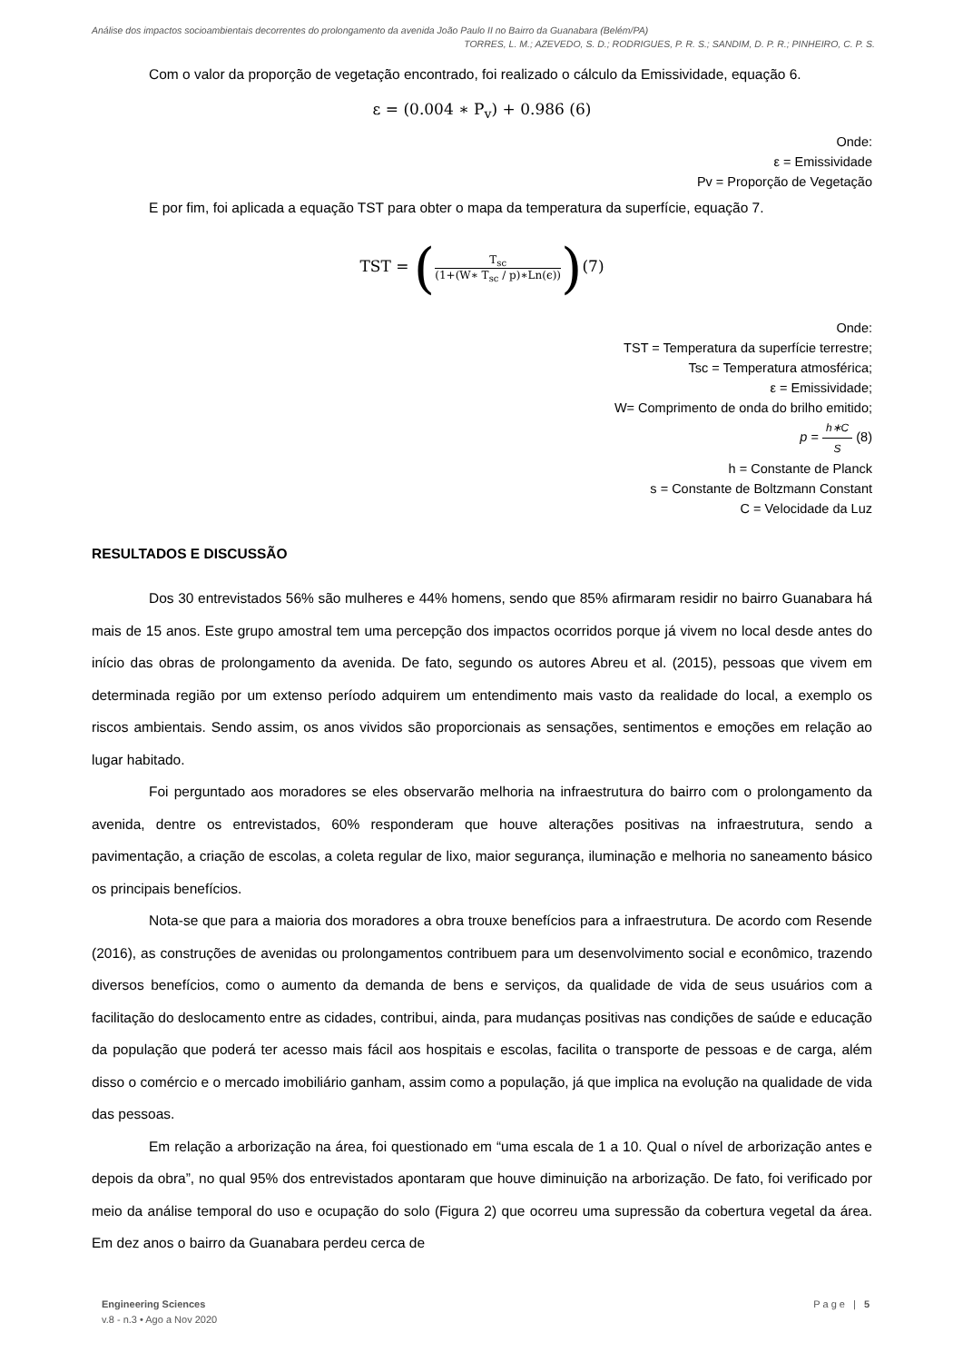Análise dos impactos socioambientais decorrentes do prolongamento da avenida João Paulo II no Bairro da Guanabara (Belém/PA)
TORRES, L. M.; AZEVEDO, S. D.; RODRIGUES, P. R. S.; SANDIM, D. P. R.; PINHEIRO, C. P. S.
Com o valor da proporção de vegetação encontrado, foi realizado o cálculo da Emissividade, equação 6.
ε = (0.004 ∗ P<sub>v</sub>) + 0.986 (6)
Onde:
ε = Emissividade
Pv = Proporção de Vegetação
E por fim, foi aplicada a equação TST para obter o mapa da temperatura da superfície, equação 7.
TST = (T<sub>sc</sub> (1+(W∗ T<sub>sc</sub> / p)∗Ln(ϵ)))(7)
Onde:
TST = Temperatura da superfície terrestre;
Tsc = Temperatura atmosférica;
ε = Emissividade;
W= Comprimento de onda do brilho emitido;
p = h∗C S (8)
h = Constante de Planck
s = Constante de Boltzmann Constant
C = Velocidade da Luz
RESULTADOS E DISCUSSÃO
Dos 30 entrevistados 56% são mulheres e 44% homens, sendo que 85% afirmaram residir no bairro Guanabara há mais de 15 anos. Este grupo amostral tem uma percepção dos impactos ocorridos porque já vivem no local desde antes do início das obras de prolongamento da avenida. De fato, segundo os autores Abreu et al. (2015), pessoas que vivem em determinada região por um extenso período adquirem um entendimento mais vasto da realidade do local, a exemplo os riscos ambientais. Sendo assim, os anos vividos são proporcionais as sensações, sentimentos e emoções em relação ao lugar habitado.
Foi perguntado aos moradores se eles observarão melhoria na infraestrutura do bairro com o prolongamento da avenida, dentre os entrevistados, 60% responderam que houve alterações positivas na infraestrutura, sendo a pavimentação, a criação de escolas, a coleta regular de lixo, maior segurança, iluminação e melhoria no saneamento básico os principais benefícios.
Nota-se que para a maioria dos moradores a obra trouxe benefícios para a infraestrutura. De acordo com Resende (2016), as construções de avenidas ou prolongamentos contribuem para um desenvolvimento social e econômico, trazendo diversos benefícios, como o aumento da demanda de bens e serviços, da qualidade de vida de seus usuários com a facilitação do deslocamento entre as cidades, contribui, ainda, para mudanças positivas nas condições de saúde e educação da população que poderá ter acesso mais fácil aos hospitais e escolas, facilita o transporte de pessoas e de carga, além disso o comércio e o mercado imobiliário ganham, assim como a população, já que implica na evolução na qualidade de vida das pessoas.
Em relação a arborização na área, foi questionado em “uma escala de 1 a 10. Qual o nível de arborização antes e depois da obra”, no qual 95% dos entrevistados apontaram que houve diminuição na arborização. De fato, foi verificado por meio da análise temporal do uso e ocupação do solo (Figura 2) que ocorreu uma supressão da cobertura vegetal da área. Em dez anos o bairro da Guanabara perdeu cerca de
Engineering Sciences
v.8 - n.3 • Ago a Nov 2020
Page | 5